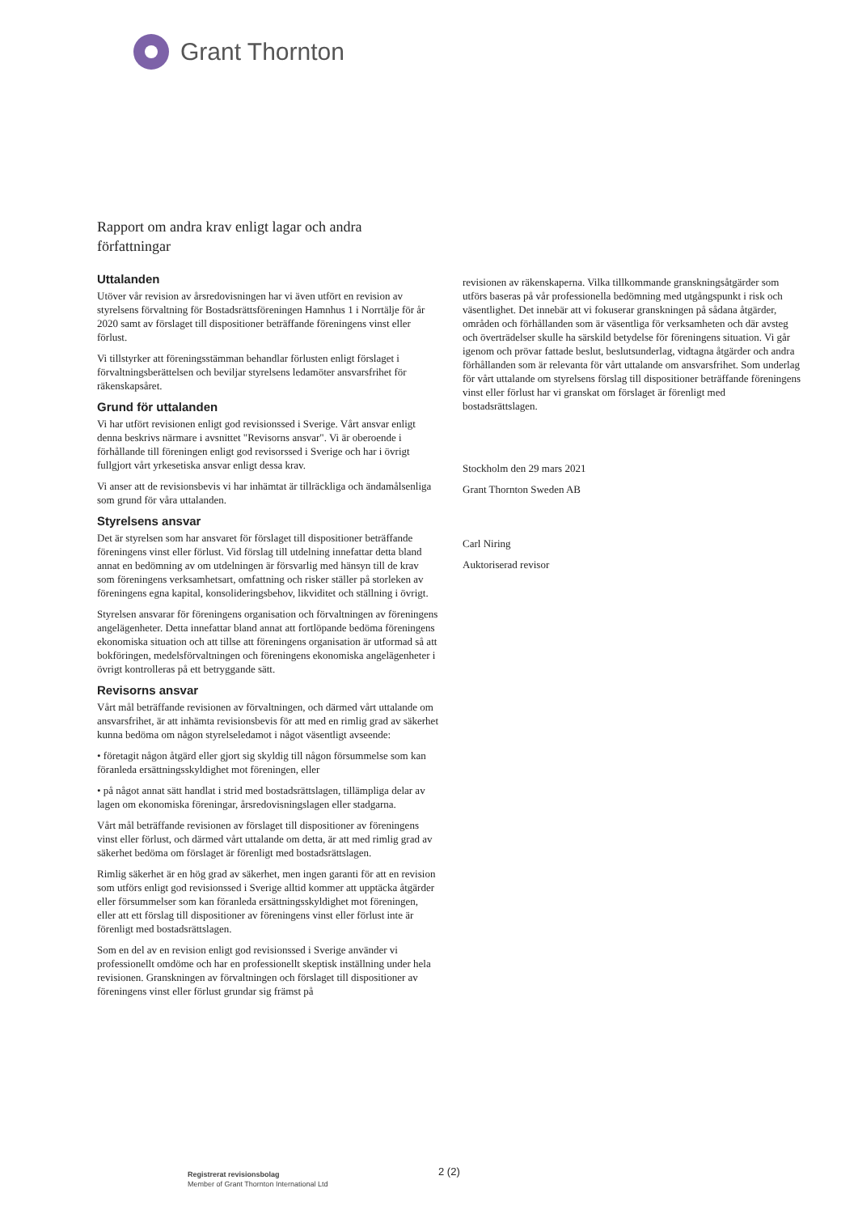Grant Thornton
Rapport om andra krav enligt lagar och andra författningar
Uttalanden
Utöver vår revision av årsredovisningen har vi även utfört en revision av styrelsens förvaltning för Bostadsrättsföreningen Hamnhus 1 i Norrtälje för år 2020 samt av förslaget till dispositioner beträffande föreningens vinst eller förlust.
Vi tillstyrker att föreningsstämman behandlar förlusten enligt förslaget i förvaltningsberättelsen och beviljar styrelsens ledamöter ansvarsfrihet för räkenskapsåret.
Grund för uttalanden
Vi har utfört revisionen enligt god revisionssed i Sverige. Vårt ansvar enligt denna beskrivs närmare i avsnittet "Revisorns ansvar". Vi är oberoende i förhållande till föreningen enligt god revisorssed i Sverige och har i övrigt fullgjort vårt yrkesetiska ansvar enligt dessa krav.
Vi anser att de revisionsbevis vi har inhämtat är tillräckliga och ändamålsenliga som grund för våra uttalanden.
Styrelsens ansvar
Det är styrelsen som har ansvaret för förslaget till dispositioner beträffande föreningens vinst eller förlust. Vid förslag till utdelning innefattar detta bland annat en bedömning av om utdelningen är försvarlig med hänsyn till de krav som föreningens verksamhetsart, omfattning och risker ställer på storleken av föreningens egna kapital, konsolideringsbehov, likviditet och ställning i övrigt.
Styrelsen ansvarar för föreningens organisation och förvaltningen av föreningens angelägenheter. Detta innefattar bland annat att fortlöpande bedöma föreningens ekonomiska situation och att tillse att föreningens organisation är utformad så att bokföringen, medelsförvaltningen och föreningens ekonomiska angelägenheter i övrigt kontrolleras på ett betryggande sätt.
Revisorns ansvar
Vårt mål beträffande revisionen av förvaltningen, och därmed vårt uttalande om ansvarsfrihet, är att inhämta revisionsbevis för att med en rimlig grad av säkerhet kunna bedöma om någon styrelseledamot i något väsentligt avseende:
• företagit någon åtgärd eller gjort sig skyldig till någon försummelse som kan föranleda ersättningsskyldighet mot föreningen, eller
• på något annat sätt handlat i strid med bostadsrättslagen, tillämpliga delar av lagen om ekonomiska föreningar, årsredovisningslagen eller stadgarna.
Vårt mål beträffande revisionen av förslaget till dispositioner av föreningens vinst eller förlust, och därmed vårt uttalande om detta, är att med rimlig grad av säkerhet bedöma om förslaget är förenligt med bostadsrättslagen.
Rimlig säkerhet är en hög grad av säkerhet, men ingen garanti för att en revision som utförs enligt god revisionssed i Sverige alltid kommer att upptäcka åtgärder eller försummelser som kan föranleda ersättningsskyldighet mot föreningen, eller att ett förslag till dispositioner av föreningens vinst eller förlust inte är förenligt med bostadsrättslagen.
Som en del av en revision enligt god revisionssed i Sverige använder vi professionellt omdöme och har en professionellt skeptisk inställning under hela revisionen. Granskningen av förvaltningen och förslaget till dispositioner av föreningens vinst eller förlust grundar sig främst på
revisionen av räkenskaperna. Vilka tillkommande granskningsåtgärder som utförs baseras på vår professionella bedömning med utgångspunkt i risk och väsentlighet. Det innebär att vi fokuserar granskningen på sådana åtgärder, områden och förhållanden som är väsentliga för verksamheten och där avsteg och överträdelser skulle ha särskild betydelse för föreningens situation. Vi går igenom och prövar fattade beslut, beslutsunderlag, vidtagna åtgärder och andra förhållanden som är relevanta för vårt uttalande om ansvarsfrihet. Som underlag för vårt uttalande om styrelsens förslag till dispositioner beträffande föreningens vinst eller förlust har vi granskat om förslaget är förenligt med bostadsrättslagen.
Stockholm den 29 mars 2021
Grant Thornton Sweden AB
Carl Niring
Auktoriserad revisor
Registrerat revisionsbolag
Member of Grant Thornton International Ltd
2 (2)